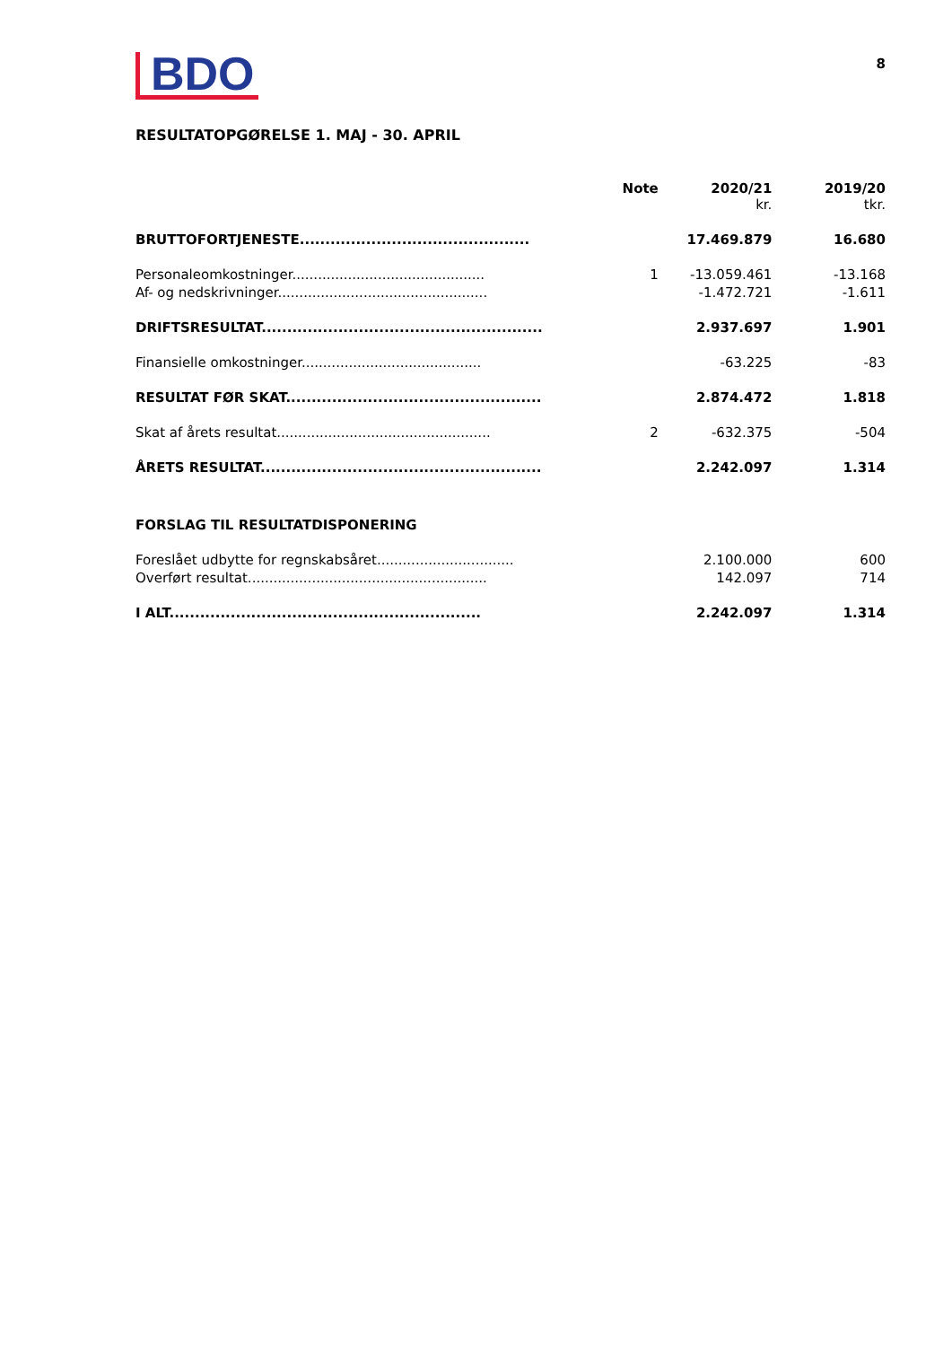BDO
8
RESULTATOPGØRELSE 1. MAJ - 30. APRIL
| | Note | 2020/21 kr. | 2019/20 tkr. |
| --- | --- | --- | --- |
| BRUTTOFORTJENESTE............................................. | | 17.469.879 | 16.680 |
| Personaleomkostninger............................................. | 1 | -13.059.461 | -13.168 |
| Af- og nedskrivninger................................................. | | -1.472.721 | -1.611 |
| DRIFTSRESULTAT....................................................... | | 2.937.697 | 1.901 |
| Finansielle omkostninger.......................................... | | -63.225 | -83 |
| RESULTAT FØR SKAT.................................................. | | 2.874.472 | 1.818 |
| Skat af årets resultat.................................................. | 2 | -632.375 | -504 |
| ÅRETS RESULTAT....................................................... | | 2.242.097 | 1.314 |
| FORSLAG TIL RESULTATDISPONERING | | | |
| Foreslået udbytte for regnskabsåret................................ | | 2.100.000 | 600 |
| Overført resultat........................................................ | | 142.097 | 714 |
| I ALT............................................................. | | 2.242.097 | 1.314 |